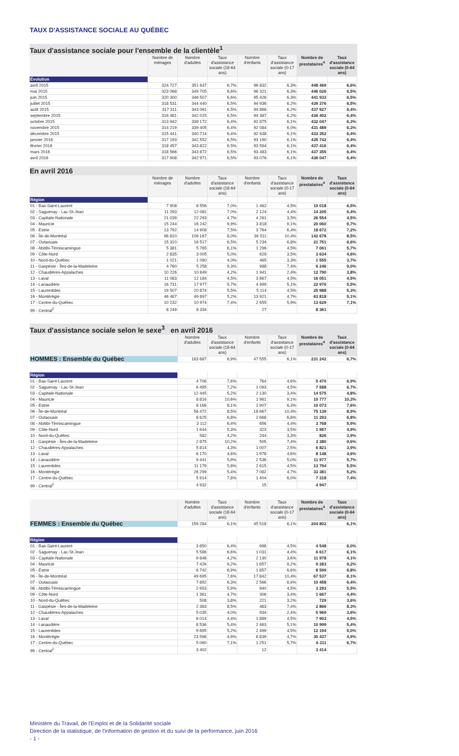TAUX D'ASSISTANCE SOCIALE AU QUÉBEC
Taux d'assistance sociale pour l'ensemble de la clientèle<sup>1</sup>
| | Nombre de ménages | Nombre d'adultes | Taux d'assistance sociale (18-64 ans) | Nombre d'enfants | Taux d'assistance sociale (0-17 ans) | Nombre de prestataires<sup>4</sup> | Taux d'assistance sociale (0-64 ans) |
| --- | --- | --- | --- | --- | --- | --- | --- |
| Évolution | | | | | | | |
| avril 2015 | 324 727 | 351 637 | 6,7% | 96 832 | 6,3% | 448 469 | 6,6% |
| mai 2015 | 323 068 | 349 705 | 6,6% | 96 321 | 6,3% | 446 026 | 6,5% |
| juin 2015 | 320 300 | 346 507 | 6,6% | 95 426 | 6,3% | 441 933 | 6,5% |
| juillet 2015 | 318 531 | 344 440 | 6,5% | 94 936 | 6,2% | 439 376 | 6,5% |
| août 2015 | 317 311 | 343 061 | 6,5% | 94 866 | 6,2% | 437 927 | 6,4% |
| septembre 2015 | 316 481 | 342 015 | 6,5% | 94 387 | 6,2% | 436 402 | 6,4% |
| octobre 2015 | 313 942 | 339 172 | 6,4% | 92 875 | 6,1% | 432 047 | 6,3% |
| novembre 2015 | 314 219 | 339 405 | 6,4% | 92 084 | 6,0% | 431 489 | 6,3% |
| décembre 2015 | 315 441 | 340 714 | 6,4% | 92 638 | 6,1% | 433 352 | 6,4% |
| janvier 2016 | 317 193 | 342 552 | 6,5% | 93 190 | 6,1% | 435 742 | 6,4% |
| février 2016 | 318 457 | 343 822 | 6,5% | 93 594 | 6,1% | 437 416 | 6,4% |
| mars 2016 | 318 566 | 343 872 | 6,5% | 93 483 | 6,1% | 437 355 | 6,4% |
| avril 2016 | 317 908 | 342 971 | 6,5% | 93 076 | 6,1% | 436 047 | 6,4% |
En avril 2016
| | Nombre de ménages | Nombre d'adultes | Taux d'assistance sociale (18-64 ans) | Nombre d'enfants | Taux d'assistance sociale (0-17 ans) | Nombre de prestataires<sup>4</sup> | Taux d'assistance sociale (0-64 ans) |
| --- | --- | --- | --- | --- | --- | --- | --- |
| Région | | | | | | | |
| 01 - Bas-Saint-Laurent | 7 908 | 8 556 | 7,0% | 1 462 | 4,5% | 10 018 | 6,5% |
| 02 - Saguenay - Lac-St-Jean | 11 293 | 12 081 | 7,0% | 2 124 | 4,4% | 14 205 | 6,4% |
| 03 - Capitale-Nationale | 21 039 | 22 293 | 4,7% | 4 261 | 3,5% | 26 554 | 4,5% |
| 04 - Mauricie | 15 244 | 16 242 | 9,9% | 3 818 | 9,1% | 20 060 | 9,7% |
| 05 - Estrie | 13 792 | 14 908 | 7,5% | 3 764 | 6,4% | 18 672 | 7,2% |
| 06 - Île-de-Montréal | 96 810 | 106 167 | 8,0% | 36 511 | 10,4% | 142 678 | 8,5% |
| 07 - Outaouais | 15 310 | 16 517 | 6,5% | 5 234 | 6,8% | 21 751 | 6,6% |
| 08 - Abitibi-Témiscamingue | 5 381 | 5 765 | 6,1% | 1 296 | 4,5% | 7 061 | 5,7% |
| 09 - Côte-Nord | 2 835 | 3 005 | 5,0% | 629 | 3,5% | 3 634 | 4,6% |
| 10 - Nord-du-Québec | 1 021 | 1 090 | 4,0% | 465 | 3,3% | 1 555 | 3,7% |
| 11 - Gaspésie - Îles-de-la-Madeleine | 4 760 | 5 258 | 9,3% | 988 | 7,4% | 6 246 | 9,0% |
| 12 - Chaudières-Appalaches | 10 226 | 10 849 | 4,2% | 1 941 | 2,4% | 12 790 | 3,8% |
| 13 - Laval | 11 083 | 12 184 | 4,5% | 3 867 | 4,5% | 16 051 | 4,5% |
| 14 - Lanaudière | 16 731 | 17 977 | 5,7% | 4 999 | 5,1% | 22 976 | 5,5% |
| 15 - Laurentides | 19 507 | 20 874 | 5,5% | 5 114 | 4,5% | 25 988 | 5,3% |
| 16 - Montérégie | 46 487 | 49 897 | 5,2% | 13 921 | 4,7% | 63 818 | 5,1% |
| 17 - Centre-du-Québec | 10 232 | 10 974 | 7,4% | 2 655 | 5,9% | 13 629 | 7,1% |
| 99 - Central<sup>2</sup> | 8 249 | 8 334 | | 27 | | 8 361 | |
Taux d'assistance sociale selon le sexe<sup>3</sup> en avril 2016
| | Nombre d'adultes | Taux d'assistance sociale (18-64 ans) | Nombre d'enfants | Taux d'assistance sociale (0-17 ans) | Nombre de prestataires<sup>4</sup> | Taux d'assistance sociale (0-64 ans) |
| --- | --- | --- | --- | --- | --- | --- |
| HOMMES : Ensemble du Québec | 183 687 | 6,9% | 47 555 | 6,1% | 231 242 | 6,7% |
| Région | | | | | | |
| 01 - Bas-Saint-Laurent | 4 706 | 7,6% | 764 | 4,6% | 5 470 | 6,9% |
| 02 - Saguenay - Lac-St-Jean | 6 495 | 7,2% | 1 093 | 4,5% | 7 588 | 6,7% |
| 03 - Capitale-Nationale | 12 445 | 5,2% | 2 130 | 3,4% | 14 575 | 4,8% |
| 04 - Mauricie | 8 816 | 10,6% | 1 961 | 9,1% | 10 777 | 10,3% |
| 05 - Estrie | 8 166 | 8,1% | 1 907 | 6,3% | 10 073 | 7,6% |
| 06 - Île-de-Montréal | 56 472 | 8,5% | 18 667 | 10,4% | 75 139 | 8,9% |
| 07 - Outaouais | 8 625 | 6,8% | 2 668 | 6,8% | 11 293 | 6,8% |
| 08 - Abitibi-Témiscamingue | 3 112 | 6,4% | 656 | 4,4% | 3 768 | 5,9% |
| 09 - Côte-Nord | 1 644 | 5,3% | 323 | 3,5% | 1 967 | 4,9% |
| 10 - Nord-du-Québec | 582 | 4,2% | 244 | 3,3% | 826 | 3,9% |
| 11 - Gaspésie - Îles-de-la-Madeleine | 2 875 | 10,2% | 505 | 7,4% | 3 380 | 9,6% |
| 12 - Chaudières-Appalaches | 5 814 | 4,3% | 1 007 | 2,5% | 6 821 | 3,9% |
| 13 - Laval | 6 170 | 4,6% | 1 978 | 4,6% | 8 148 | 4,6% |
| 14 - Lanaudière | 9 441 | 5,9% | 2 536 | 5,0% | 11 977 | 5,7% |
| 15 - Laurentides | 11 179 | 5,8% | 2 615 | 4,5% | 13 794 | 5,5% |
| 16 - Montérégie | 26 299 | 5,4% | 7 082 | 4,7% | 33 381 | 5,2% |
| 17 - Centre-du-Québec | 5 914 | 7,8% | 1 404 | 6,0% | 7 318 | 7,4% |
| 99 - Central<sup>2</sup> | 4 932 | | 15 | | 4 947 | |
| | Nombre d'adultes | Taux d'assistance sociale (18-64 ans) | Nombre d'enfants | Taux d'assistance sociale (0-17 ans) | Nombre de prestataires<sup>4</sup> | Taux d'assistance sociale (0-64 ans) |
| --- | --- | --- | --- | --- | --- | --- |
| FEMMES : Ensemble du Québec | 159 284 | 6,1% | 45 518 | 6,1% | 204 802 | 6,1% |
| Région | | | | | | |
| 01 - Bas-Saint-Laurent | 3 850 | 6,4% | 698 | 4,5% | 4 548 | 6,0% |
| 02 - Saguenay - Lac-St-Jean | 5 586 | 6,6% | 1 031 | 4,4% | 6 617 | 6,1% |
| 03 - Capitale-Nationale | 9 848 | 4,2% | 2 130 | 3,6% | 11 978 | 4,1% |
| 04 - Mauricie | 7 426 | 9,2% | 1 857 | 9,2% | 9 283 | 9,2% |
| 05 - Estrie | 6 742 | 6,9% | 1 857 | 6,6% | 8 599 | 6,8% |
| 06 - Île-de-Montréal | 49 695 | 7,6% | 17 842 | 10,4% | 67 537 | 8,1% |
| 07 - Outaouais | 7 892 | 6,3% | 2 566 | 6,9% | 10 458 | 6,4% |
| 08 - Abitibi-Témiscamingue | 2 653 | 5,9% | 640 | 4,5% | 3 293 | 5,5% |
| 09 - Côte-Nord | 1 361 | 4,7% | 306 | 3,4% | 1 667 | 4,4% |
| 10 - Nord-du-Québec | 508 | 3,8% | 221 | 3,2% | 729 | 3,6% |
| 11 - Gaspésie - Îles-de-la-Madeleine | 2 383 | 8,5% | 483 | 7,4% | 2 866 | 8,3% |
| 12 - Chaudières-Appalaches | 5 035 | 4,0% | 934 | 2,4% | 5 969 | 3,6% |
| 13 - Laval | 6 014 | 4,4% | 1 889 | 4,5% | 7 903 | 4,5% |
| 14 - Lanaudière | 8 536 | 5,4% | 2 463 | 5,1% | 10 999 | 5,4% |
| 15 - Laurentides | 9 695 | 5,2% | 2 499 | 4,5% | 12 194 | 5,0% |
| 16 - Montérégie | 23 598 | 4,9% | 6 839 | 4,7% | 30 437 | 4,9% |
| 17 - Centre-du-Québec | 5 060 | 7,1% | 1 251 | 5,7% | 6 311 | 6,7% |
| 99 - Central<sup>2</sup> | 3 402 | | 12 | | 3 414 | |
Ministère du Travail, de l'Emploi et de la Solidarité sociale
Direction de la statistique, de l'information de gestion et du suivi de la performance, juin 2016
- 1 -